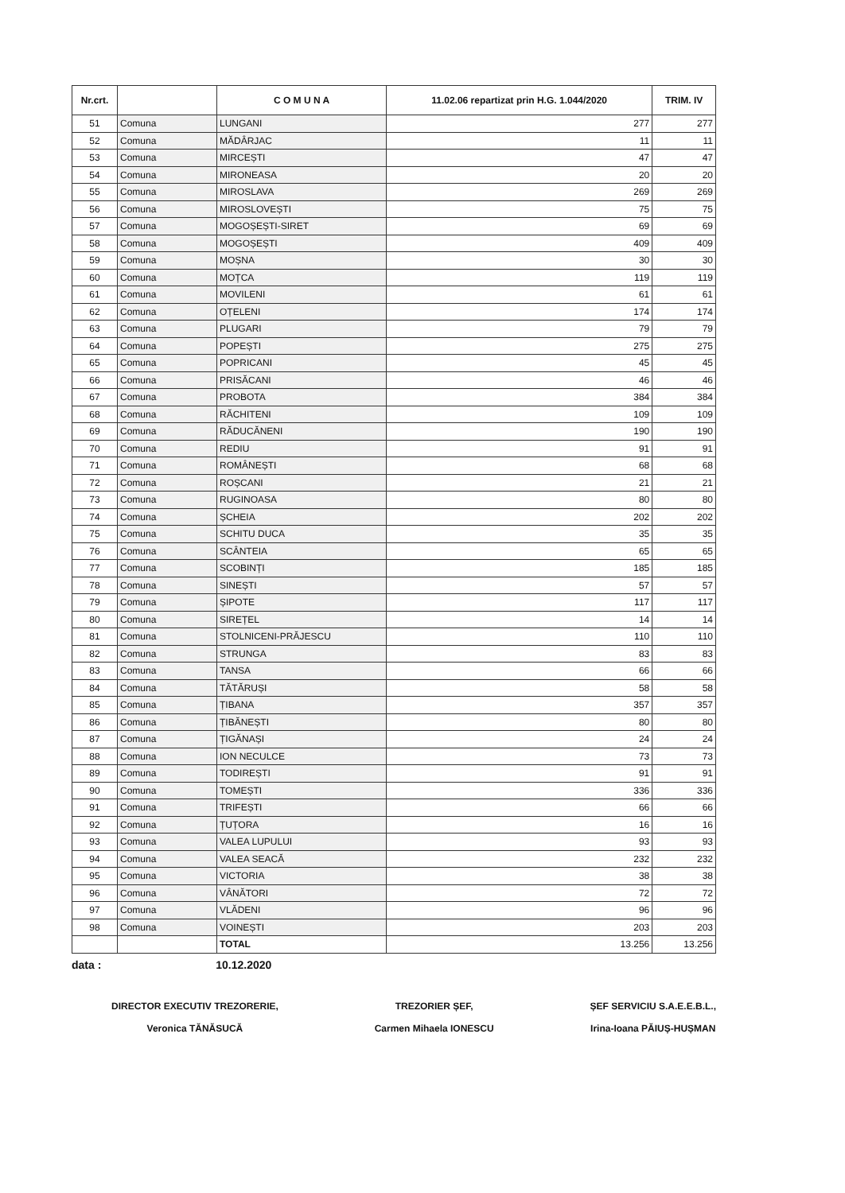| Nr.crt. | | C O M U N A | 11.02.06 repartizat prin H.G. 1.044/2020 | TRIM. IV |
| --- | --- | --- | --- | --- |
| 51 | Comuna | LUNGANI | 277 | 277 |
| 52 | Comuna | MĂDÂRJAC | 11 | 11 |
| 53 | Comuna | MIRCEȘTI | 47 | 47 |
| 54 | Comuna | MIRONEASA | 20 | 20 |
| 55 | Comuna | MIROSLAVA | 269 | 269 |
| 56 | Comuna | MIROSLOVEȘTI | 75 | 75 |
| 57 | Comuna | MOGOȘEȘTI-SIRET | 69 | 69 |
| 58 | Comuna | MOGOȘEȘTI | 409 | 409 |
| 59 | Comuna | MOȘNA | 30 | 30 |
| 60 | Comuna | MOȚCA | 119 | 119 |
| 61 | Comuna | MOVILENI | 61 | 61 |
| 62 | Comuna | OȚELENI | 174 | 174 |
| 63 | Comuna | PLUGARI | 79 | 79 |
| 64 | Comuna | POPEȘTI | 275 | 275 |
| 65 | Comuna | POPRICANI | 45 | 45 |
| 66 | Comuna | PRISĂCANI | 46 | 46 |
| 67 | Comuna | PROBOTA | 384 | 384 |
| 68 | Comuna | RĂCHITENI | 109 | 109 |
| 69 | Comuna | RĂDUCĂNENI | 190 | 190 |
| 70 | Comuna | REDIU | 91 | 91 |
| 71 | Comuna | ROMÂNEȘTI | 68 | 68 |
| 72 | Comuna | ROȘCANI | 21 | 21 |
| 73 | Comuna | RUGINOASA | 80 | 80 |
| 74 | Comuna | ȘCHEIA | 202 | 202 |
| 75 | Comuna | SCHITU DUCA | 35 | 35 |
| 76 | Comuna | SCÂNTEIA | 65 | 65 |
| 77 | Comuna | SCOBINȚI | 185 | 185 |
| 78 | Comuna | SINEȘTI | 57 | 57 |
| 79 | Comuna | ȘIPOTE | 117 | 117 |
| 80 | Comuna | SIREȚEL | 14 | 14 |
| 81 | Comuna | STOLNICENI-PRĂJESCU | 110 | 110 |
| 82 | Comuna | STRUNGA | 83 | 83 |
| 83 | Comuna | TANSA | 66 | 66 |
| 84 | Comuna | TĂTĂRUȘI | 58 | 58 |
| 85 | Comuna | ȚIBANA | 357 | 357 |
| 86 | Comuna | ȚIBĂNEȘTI | 80 | 80 |
| 87 | Comuna | ȚIGĂNAȘI | 24 | 24 |
| 88 | Comuna | ION NECULCE | 73 | 73 |
| 89 | Comuna | TODIREȘTI | 91 | 91 |
| 90 | Comuna | TOMEȘTI | 336 | 336 |
| 91 | Comuna | TRIFEȘTI | 66 | 66 |
| 92 | Comuna | ȚUȚORA | 16 | 16 |
| 93 | Comuna | VALEA LUPULUI | 93 | 93 |
| 94 | Comuna | VALEA SEACĂ | 232 | 232 |
| 95 | Comuna | VICTORIA | 38 | 38 |
| 96 | Comuna | VÂNĂTORI | 72 | 72 |
| 97 | Comuna | VLĂDENI | 96 | 96 |
| 98 | Comuna | VOINEȘTI | 203 | 203 |
| | | TOTAL | 13.256 | 13.256 |
data : 10.12.2020
DIRECTOR EXECUTIV TREZORERIE,
Veronica TĂNĂSUCĂ
TREZORIER ȘEF,
Carmen Mihaela IONESCU
ȘEF SERVICIU S.A.E.E.B.L.,
Irina-Ioana PĂIUȘ-HUȘMAN